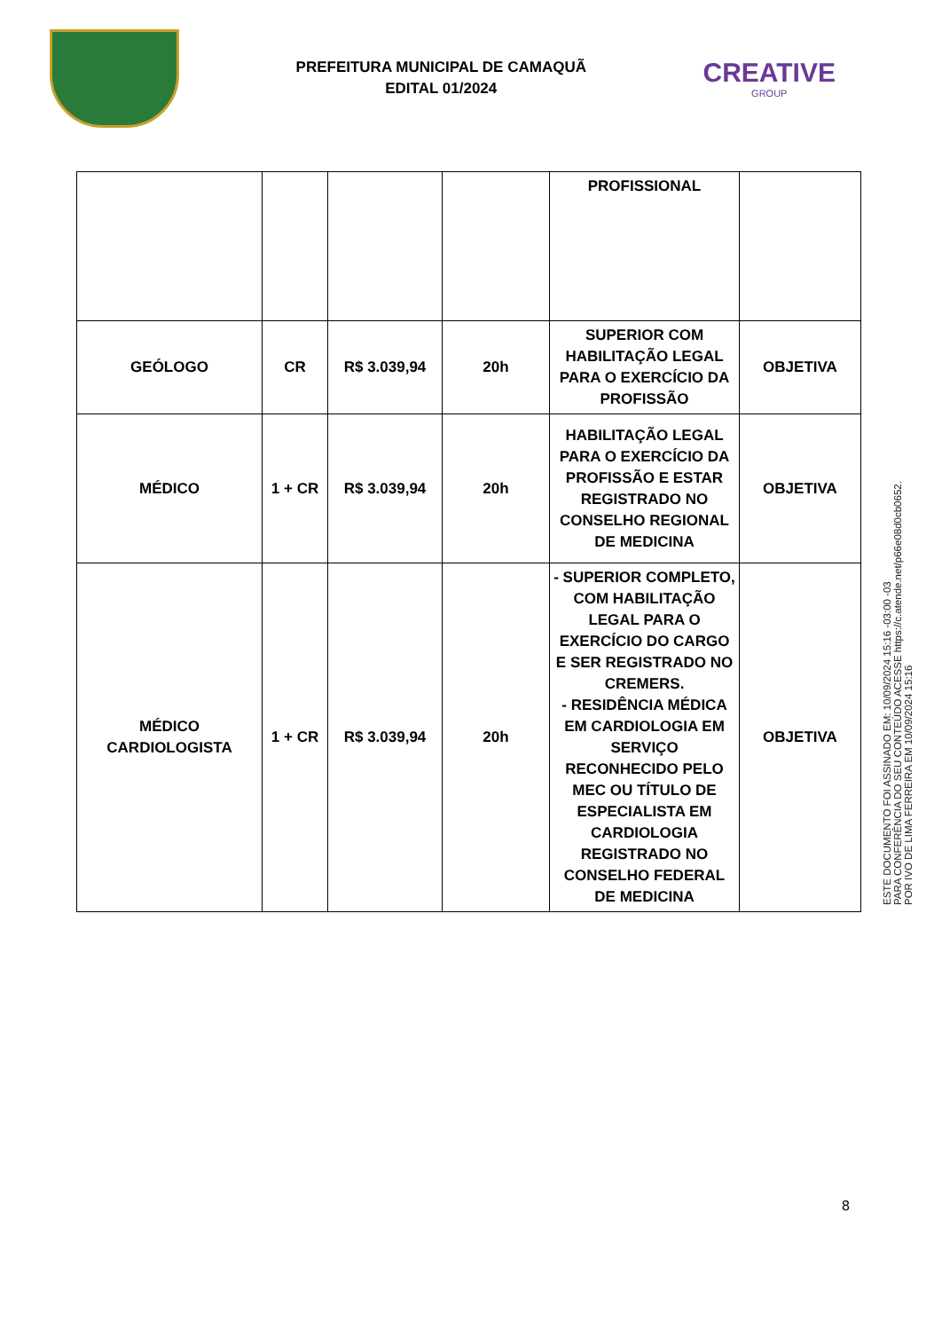PREFEITURA MUNICIPAL DE CAMAQUÃ
EDITAL 01/2024
CREATIVE
GROUP
| | | | | PROFISSIONAL | |
| GEÓLOGO | CR | R$ 3.039,94 | 20h | SUPERIOR COM HABILITAÇÃO LEGAL PARA O EXERCÍCIO DA PROFISSÃO | OBJETIVA |
| MÉDICO | 1 + CR | R$ 3.039,94 | 20h | HABILITAÇÃO LEGAL PARA O EXERCÍCIO DA PROFISSÃO E ESTAR REGISTRADO NO CONSELHO REGIONAL DE MEDICINA | OBJETIVA |
| MÉDICO CARDIOLOGISTA | 1 + CR | R$ 3.039,94 | 20h | - SUPERIOR COMPLETO, COM HABILITAÇÃO LEGAL PARA O EXERCÍCIO DO CARGO E SER REGISTRADO NO CREMERS. - RESIDÊNCIA MÉDICA EM CARDIOLOGIA EM SERVIÇO RECONHECIDO PELO MEC OU TÍTULO DE ESPECIALISTA EM CARDIOLOGIA REGISTRADO NO CONSELHO FEDERAL DE MEDICINA | OBJETIVA |
ESTE DOCUMENTO FOI ASSINADO EM: 10/09/2024 15:16 -03:00 -03
PARA CONFERÊNCIA DO SEU CONTEÚDO ACESSE https://c.atende.net/p66e08d0cb0652.
POR IVO DE LIMA FERREIRA EM 10/09/2024 15:16
8